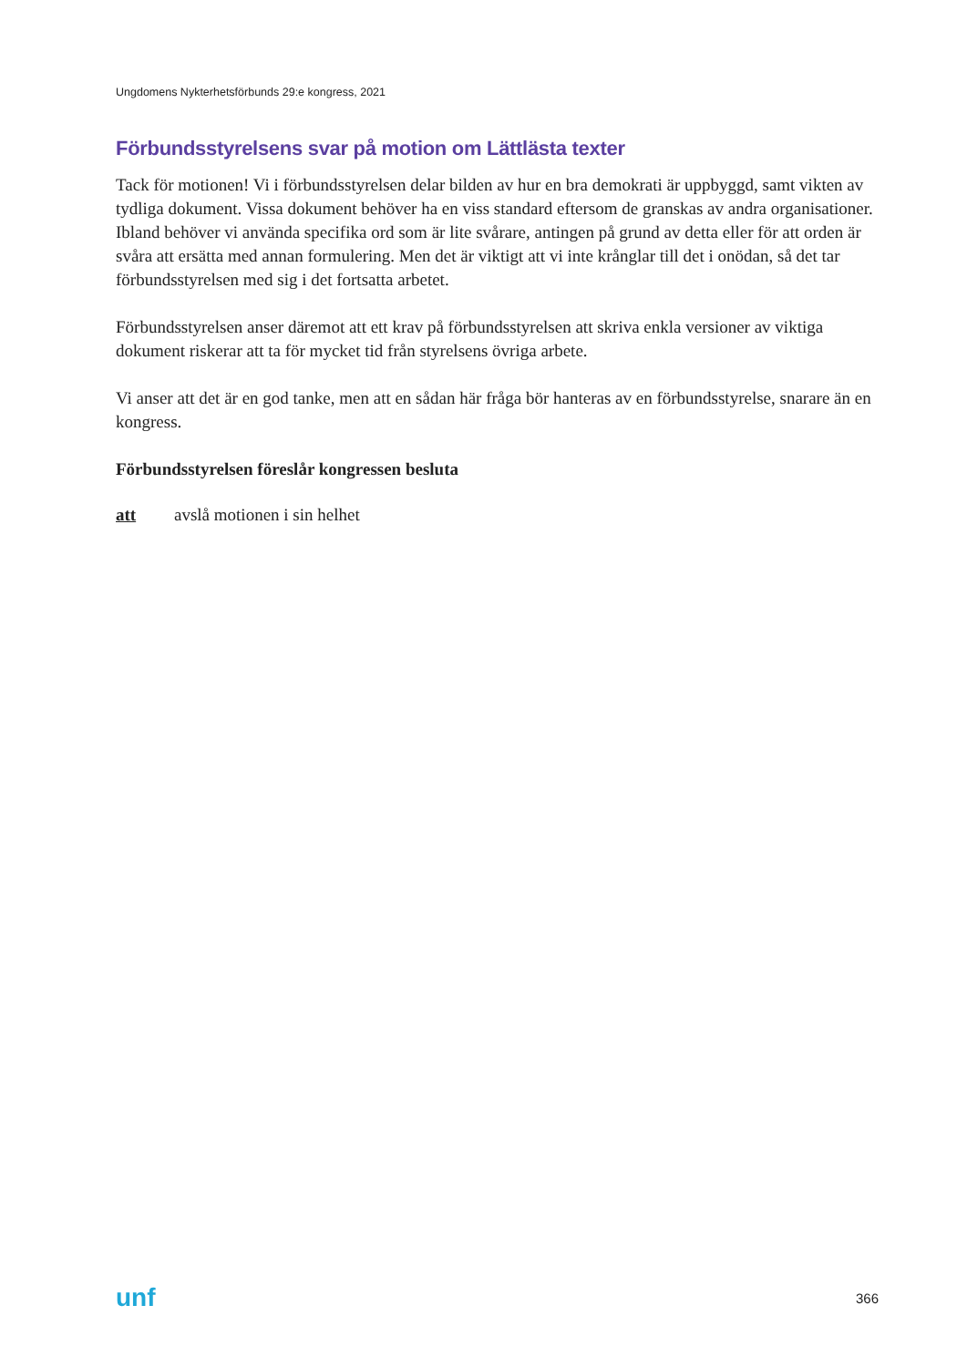Ungdomens Nykterhetsförbunds 29:e kongress, 2021
Förbundsstyrelsens svar på motion om Lättlästa texter
Tack för motionen! Vi i förbundsstyrelsen delar bilden av hur en bra demokrati är uppbyggd, samt vikten av tydliga dokument. Vissa dokument behöver ha en viss standard eftersom de granskas av andra organisationer. Ibland behöver vi använda specifika ord som är lite svårare, antingen på grund av detta eller för att orden är svåra att ersätta med annan formulering. Men det är viktigt att vi inte krånglar till det i onödan, så det tar förbundsstyrelsen med sig i det fortsatta arbetet.
Förbundsstyrelsen anser däremot att ett krav på förbundsstyrelsen att skriva enkla versioner av viktiga dokument riskerar att ta för mycket tid från styrelsens övriga arbete.
Vi anser att det är en god tanke, men att en sådan här fråga bör hanteras av en förbundsstyrelse, snarare än en kongress.
Förbundsstyrelsen föreslår kongressen besluta
att avslå motionen i sin helhet
unf 366